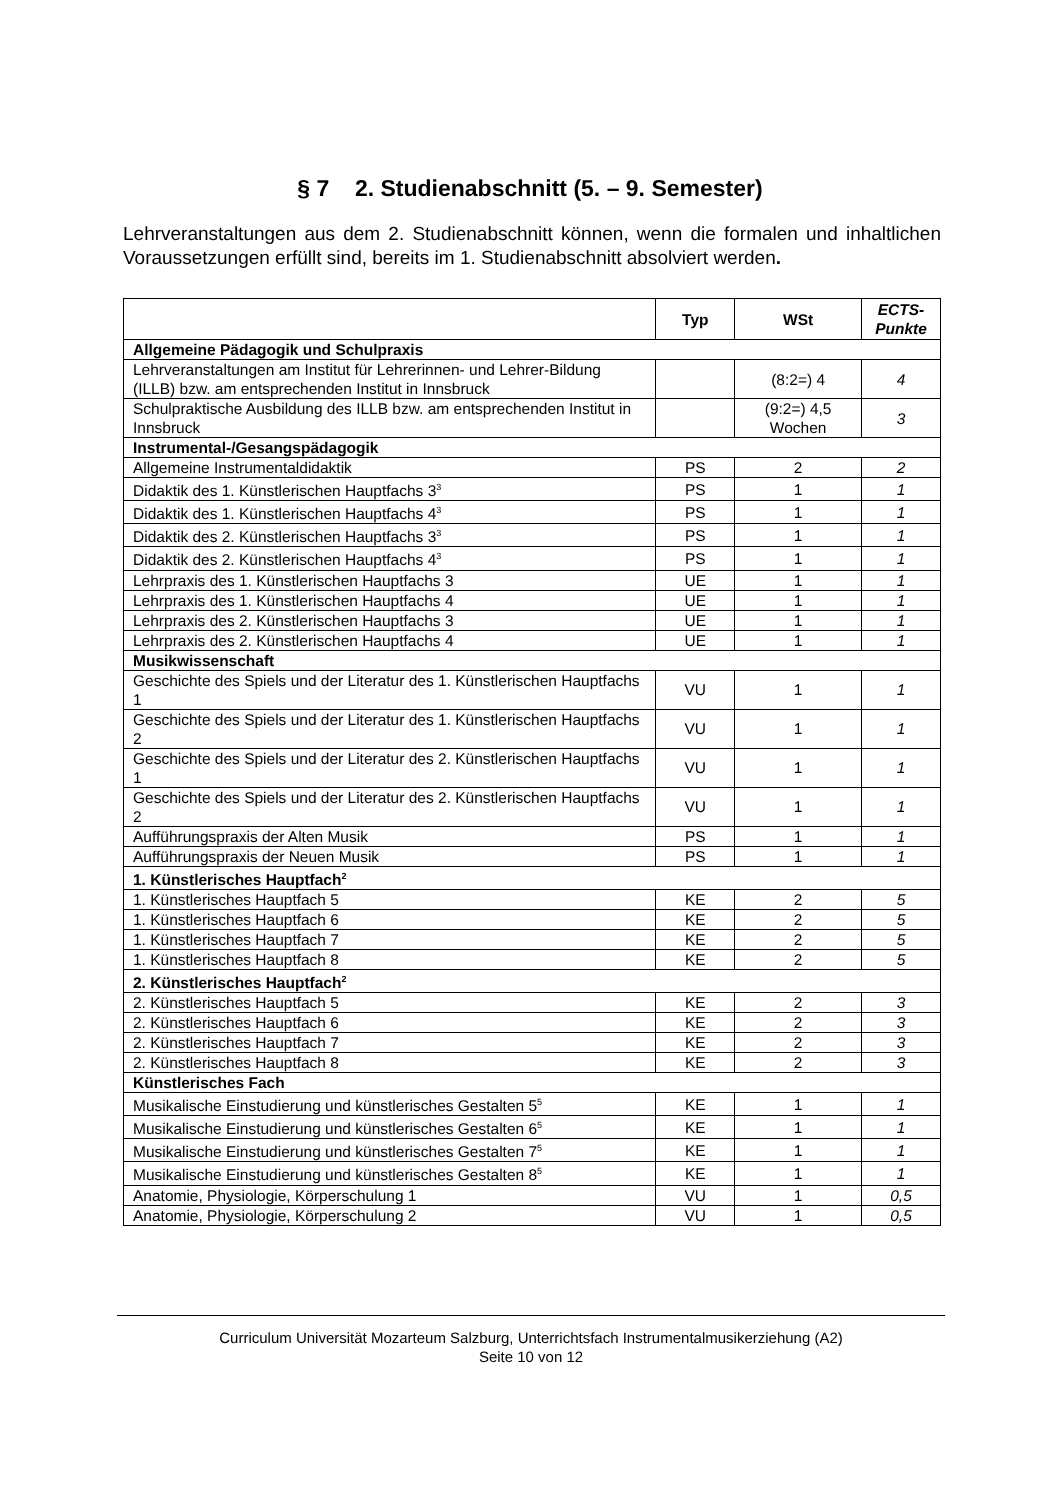§ 7 2. Studienabschnitt (5. – 9. Semester)
Lehrveranstaltungen aus dem 2. Studienabschnitt können, wenn die formalen und inhaltlichen Voraussetzungen erfüllt sind, bereits im 1. Studienabschnitt absolviert werden.
| | Typ | WSt | ECTS-Punkte |
| --- | --- | --- | --- |
| Allgemeine Pädagogik und Schulpraxis | | | |
| Lehrveranstaltungen am Institut für Lehrerinnen- und Lehrer-Bildung (ILLB) bzw. am entsprechenden Institut in Innsbruck | | (8:2=) 4 | 4 |
| Schulpraktische Ausbildung des ILLB bzw. am entsprechenden Institut in Innsbruck | | (9:2=) 4,5 Wochen | 3 |
| Instrumental-/Gesangspädagogik | | | |
| Allgemeine Instrumentaldidaktik | PS | 2 | 2 |
| Didaktik des 1. Künstlerischen Hauptfachs 3<sup>3</sup> | PS | 1 | 1 |
| Didaktik des 1. Künstlerischen Hauptfachs 4<sup>3</sup> | PS | 1 | 1 |
| Didaktik des 2. Künstlerischen Hauptfachs 3<sup>3</sup> | PS | 1 | 1 |
| Didaktik des 2. Künstlerischen Hauptfachs 4<sup>3</sup> | PS | 1 | 1 |
| Lehrpraxis des 1. Künstlerischen Hauptfachs 3 | UE | 1 | 1 |
| Lehrpraxis des 1. Künstlerischen Hauptfachs 4 | UE | 1 | 1 |
| Lehrpraxis des 2. Künstlerischen Hauptfachs 3 | UE | 1 | 1 |
| Lehrpraxis des 2. Künstlerischen Hauptfachs 4 | UE | 1 | 1 |
| Musikwissenschaft | | | |
| Geschichte des Spiels und der Literatur des 1. Künstlerischen Hauptfachs 1 | VU | 1 | 1 |
| Geschichte des Spiels und der Literatur des 1. Künstlerischen Hauptfachs 2 | VU | 1 | 1 |
| Geschichte des Spiels und der Literatur des 2. Künstlerischen Hauptfachs 1 | VU | 1 | 1 |
| Geschichte des Spiels und der Literatur des 2. Künstlerischen Hauptfachs 2 | VU | 1 | 1 |
| Aufführungspraxis der Alten Musik | PS | 1 | 1 |
| Aufführungspraxis der Neuen Musik | PS | 1 | 1 |
| 1. Künstlerisches Hauptfach<sup>2</sup> | | | |
| 1. Künstlerisches Hauptfach 5 | KE | 2 | 5 |
| 1. Künstlerisches Hauptfach 6 | KE | 2 | 5 |
| 1. Künstlerisches Hauptfach 7 | KE | 2 | 5 |
| 1. Künstlerisches Hauptfach 8 | KE | 2 | 5 |
| 2. Künstlerisches Hauptfach<sup>2</sup> | | | |
| 2. Künstlerisches Hauptfach 5 | KE | 2 | 3 |
| 2. Künstlerisches Hauptfach 6 | KE | 2 | 3 |
| 2. Künstlerisches Hauptfach 7 | KE | 2 | 3 |
| 2. Künstlerisches Hauptfach 8 | KE | 2 | 3 |
| Künstlerisches Fach | | | |
| Musikalische Einstudierung und künstlerisches Gestalten 5<sup>5</sup> | KE | 1 | 1 |
| Musikalische Einstudierung und künstlerisches Gestalten 6<sup>5</sup> | KE | 1 | 1 |
| Musikalische Einstudierung und künstlerisches Gestalten 7<sup>5</sup> | KE | 1 | 1 |
| Musikalische Einstudierung und künstlerisches Gestalten 8<sup>5</sup> | KE | 1 | 1 |
| Anatomie, Physiologie, Körperschulung 1 | VU | 1 | 0,5 |
| Anatomie, Physiologie, Körperschulung 2 | VU | 1 | 0,5 |
Curriculum Universität Mozarteum Salzburg, Unterrichtsfach Instrumentalmusikerziehung (A2)
Seite 10 von 12